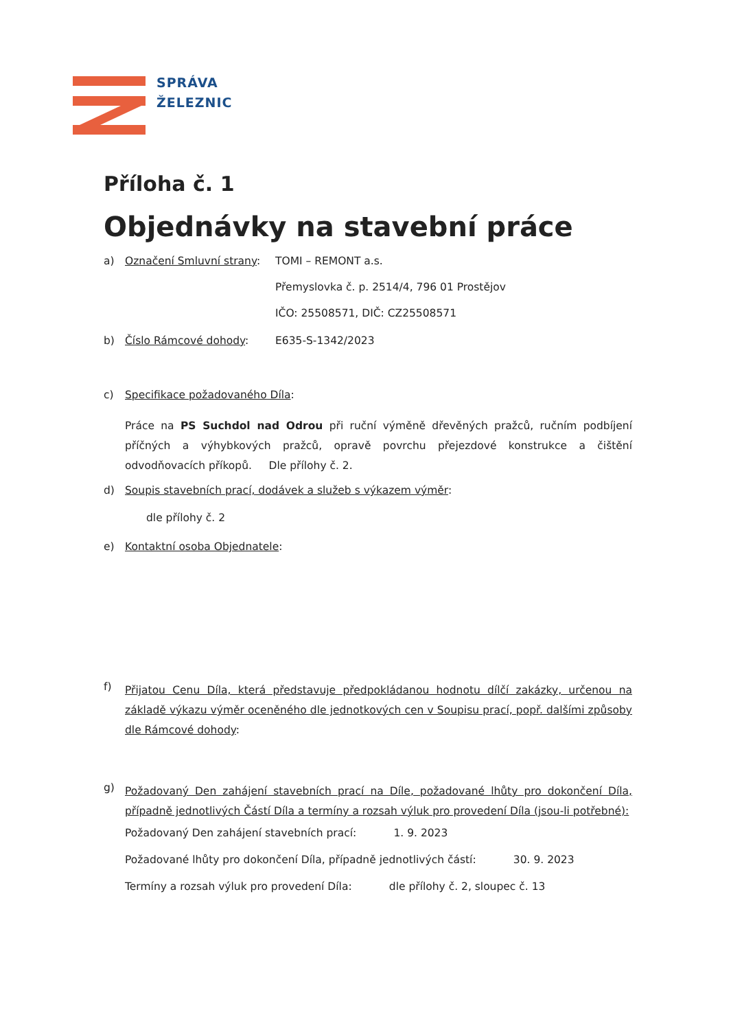SPRÁVA
ŽELEZNIC
Příloha č. 1
Objednávky na stavební práce
a) Označení Smluvní strany: TOMI – REMONT a.s.
Přemyslovka č. p. 2514/4, 796 01 Prostějov
IČO: 25508571, DIČ: CZ25508571
b) Číslo Rámcové dohody: E635-S-1342/2023
c) Specifikace požadovaného Díla:
Práce na PS Suchdol nad Odrou při ruční výměně dřevěných pražců, ručním podbíjení příčných a výhybkových pražců, opravě povrchu přejezdové konstrukce a čištění odvodňovacích příkopů. Dle přílohy č. 2.
d) Soupis stavebních prací, dodávek a služeb s výkazem výměr:
dle přílohy č. 2
e) Kontaktní osoba Objednatele:
f)
Přijatou Cenu Díla, která představuje předpokládanou hodnotu dílčí zakázky, určenou na základě výkazu výměr oceněného dle jednotkových cen v Soupisu prací, popř. dalšími způsoby dle Rámcové dohody:
g)
Požadovaný Den zahájení stavebních prací na Díle, požadované lhůty pro dokončení Díla, případně jednotlivých Částí Díla a termíny a rozsah výluk pro provedení Díla (jsou-li potřebné):
Požadovaný Den zahájení stavebních prací: 1. 9. 2023
Požadované lhůty pro dokončení Díla, případně jednotlivých částí: 30. 9. 2023
Termíny a rozsah výluk pro provedení Díla: dle přílohy č. 2, sloupec č. 13